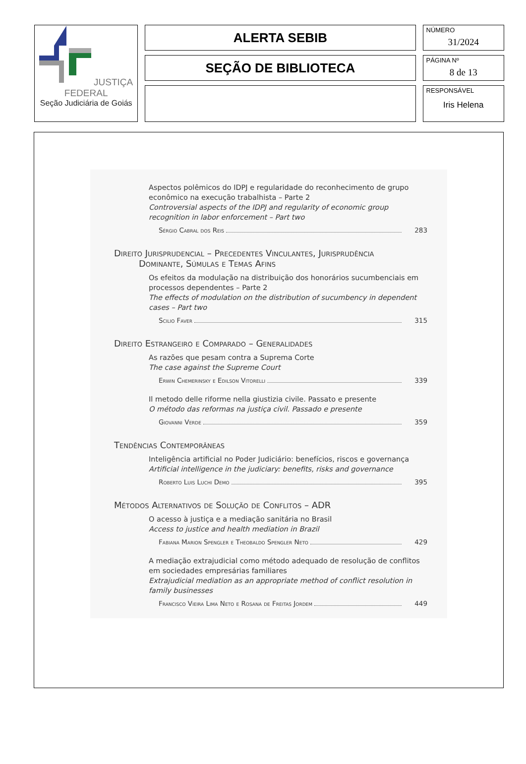| JUSTIÇA FEDERAL Seção Judiciária de Goiás | ALERTA SEBIB | NÚMERO 31/2024 |
| | SEÇÃO DE BIBLIOTECA | PÁGINA Nº 8 de 13 |
| | | RESPONSÁVEL Iris Helena |
Aspectos polêmicos do IDPJ e regularidade do reconhecimento de grupo econômico na execução trabalhista – Parte 2
Controversial aspects of the IDPJ and regularity of economic group recognition in labor enforcement – Part two
Sérgio Cabral dos Reis 283
Direito Jurisprudencial – Precedentes Vinculantes, Jurisprudência
Dominante, Súmulas e Temas Afins
Os efeitos da modulação na distribuição dos honorários sucumbenciais em processos dependentes – Parte 2
The effects of modulation on the distribution of sucumbency in dependent cases – Part two
Scilio Faver 315
Direito Estrangeiro e Comparado – Generalidades
As razões que pesam contra a Suprema Corte
The case against the Supreme Court
Erwin Chemerinsky e Edilson Vitorelli 339
Il metodo delle riforme nella giustizia civile. Passato e presente
O método das reformas na justiça civil. Passado e presente
Giovanni Verde 359
Tendências Contemporâneas
Inteligência artificial no Poder Judiciário: benefícios, riscos e governança
Artificial intelligence in the judiciary: benefits, risks and governance
Roberto Luis Luchi Demo 395
Métodos Alternativos de Solução de Conflitos – ADR
O acesso à justiça e a mediação sanitária no Brasil
Access to justice and health mediation in Brazil
Fabiana Marion Spengler e Theobaldo Spengler Neto 429
A mediação extrajudicial como método adequado de resolução de conflitos em sociedades empresárias familiares
Extrajudicial mediation as an appropriate method of conflict resolution in family businesses
Francisco Vieira Lima Neto e Rosana de Freitas Jordem 449